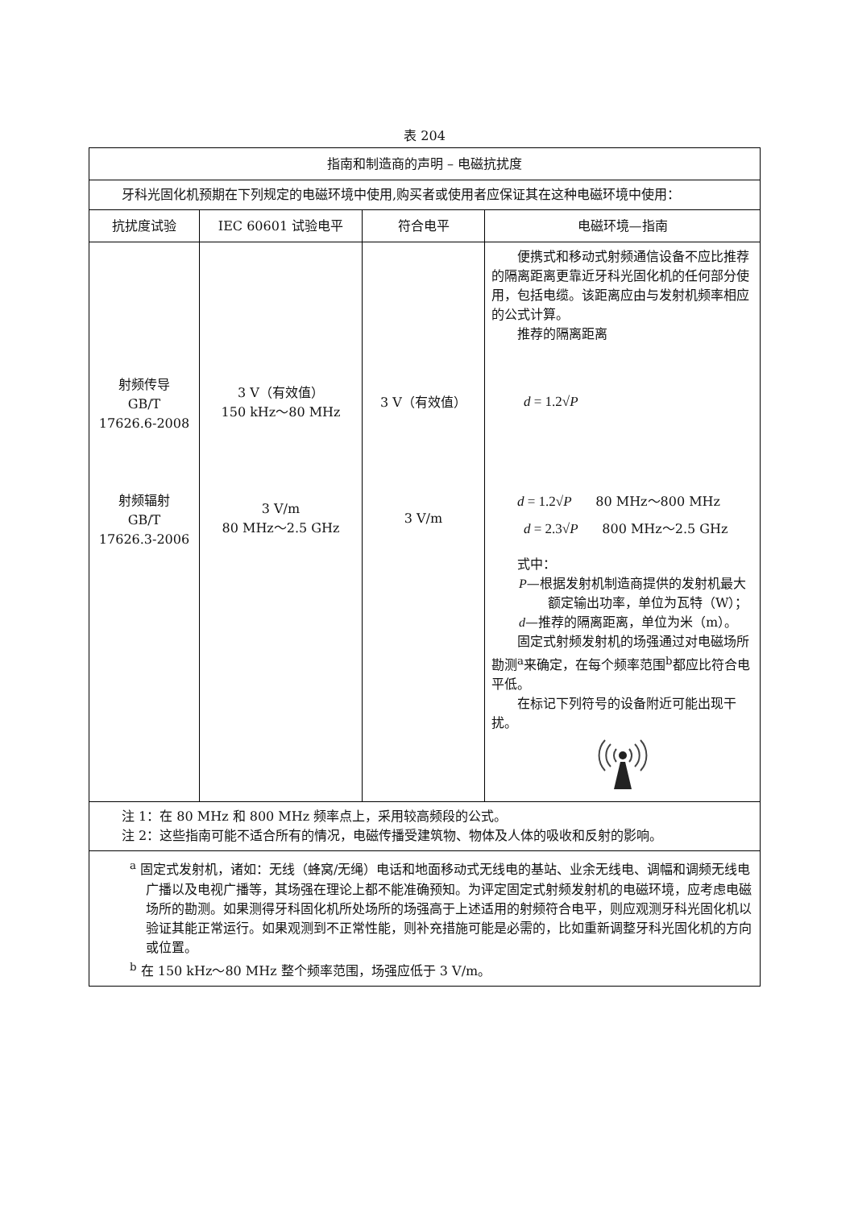表 204
| 指南和制造商的声明 – 电磁抗扰度 | | | |
| 牙科光固化机预期在下列规定的电磁环境中使用,购买者或使用者应保证其在这种电磁环境中使用： | | | |
| 抗扰度试验 | IEC 60601 试验电平 | 符合电平 | 电磁环境—指南 |
| 射频传导 GB/T 17626.6-2008 射频辐射 GB/T 17626.3-2006 | 3 V（有效值） 150 kHz～80 MHz 3 V/m 80 MHz～2.5 GHz | 3 V（有效值） 3 V/m | 便携式和移动式射频通信设备不应比推荐的隔离距离更靠近牙科光固化机的任何部分使用，包括电缆。该距离应由与发射机频率相应的公式计算。 推荐的隔离距离 d = 1.2√ P d = 1.2√ P 80 MHz～800 MHz d = 2.3√ P 800 MHz～2.5 GHz 式中： P —根据发射机制造商提供的发射机最大额定输出功率，单位为瓦特（W）； d —推荐的隔离距离，单位为米（m）。 固定式射频发射机的场强通过对电磁场所勘测<sup>a</sup>来确定，在每个频率范围<sup>b</sup>都应比符合电平低。 在标记下列符号的设备附近可能出现干扰。 |
| 注 1：在 80 MHz 和 800 MHz 频率点上，采用较高频段的公式。 注 2：这些指南可能不适合所有的情况，电磁传播受建筑物、物体及人体的吸收和反射的影响。 | | | |
| <sup>a</sup> 固定式发射机，诸如：无线（蜂窝/无绳）电话和地面移动式无线电的基站、业余无线电、调幅和调频无线电广播以及电视广播等，其场强在理论上都不能准确预知。为评定固定式射频发射机的电磁环境，应考虑电磁场所的勘测。如果测得牙科固化机所处场所的场强高于上述适用的射频符合电平，则应观测牙科光固化机以验证其能正常运行。如果观测到不正常性能，则补充措施可能是必需的，比如重新调整牙科光固化机的方向或位置。 <sup>b</sup> 在 150 kHz～80 MHz 整个频率范围，场强应低于 3 V/m。 | | | |